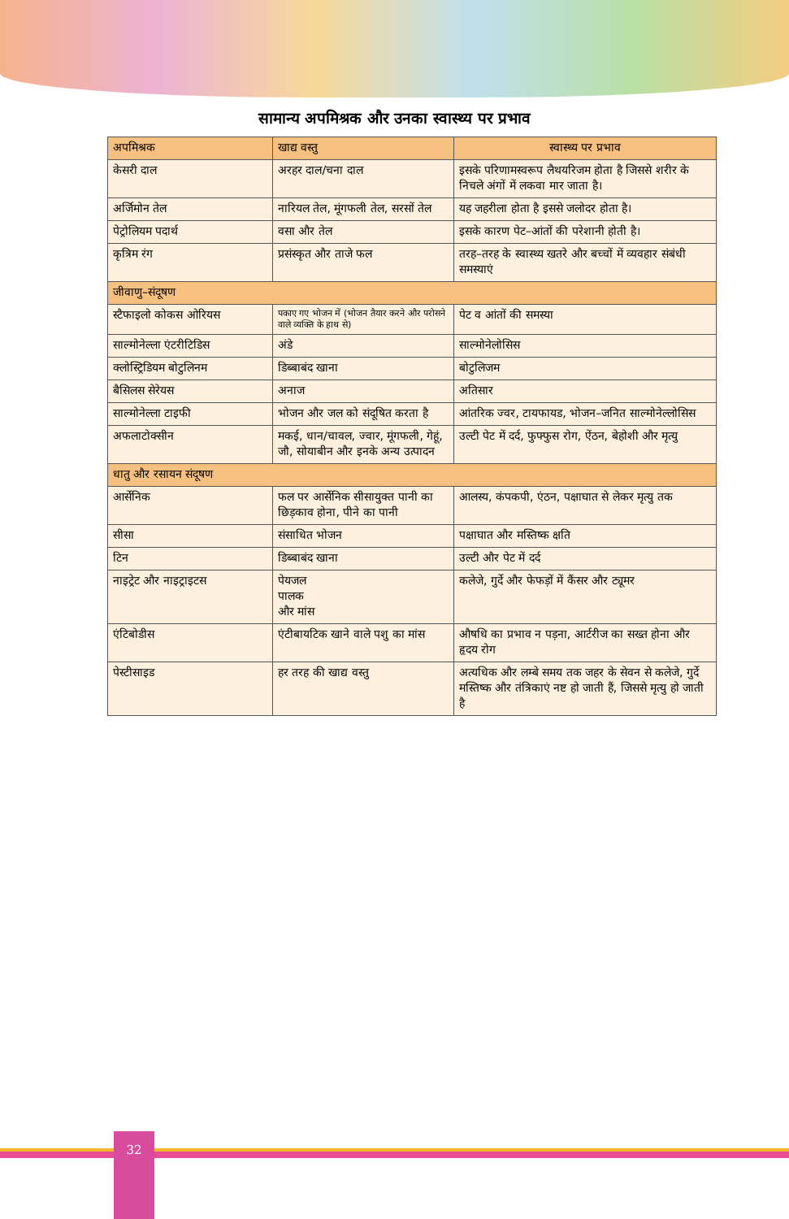सामान्य अपमिश्रक और उनका स्वास्थ्य पर प्रभाव
| अपमिश्रक | खाद्य वस्तु | स्वास्थ्य पर प्रभाव |
| --- | --- | --- |
| केसरी दाल | अरहर दाल/चना दाल | इसके परिणामस्वरूप लैथयरिजम होता है जिससे शरीर के निचले अंगों में लकवा मार जाता है। |
| अर्जिमोन तेल | नारियल तेल, मूंगफली तेल, सरसों तेल | यह जहरीला होता है इससे जलोदर होता है। |
| पेट्रोलियम पदार्थ | वसा और तेल | इसके कारण पेट–आंतों की परेशानी होती है। |
| कृत्रिम रंग | प्रसंस्कृत और ताजे फल | तरह–तरह के स्वास्थ्य खतरे और बच्चों में व्यवहार संबंधी समस्याएं |
| जीवाणु–संदूषण | | |
| स्टैफाइलो कोकस ओरियस | पकाए गए भोजन में (भोजन तैयार करने और परोसने वाले व्यक्ति के हाथ से) | पेट व आंतों की समस्या |
| साल्मोनेल्ला एंटरीटिडिस | अंडे | साल्मोनेलोसिस |
| क्लोस्ट्रिडियम बोटुलिनम | डिब्बाबंद खाना | बोटुलिजम |
| बैसिलस सेरेयस | अनाज | अतिसार |
| साल्मोनेल्ला टाइफी | भोजन और जल को संदूषित करता है | आंतरिक ज्वर, टायफायड, भोजन–जनित साल्मोनेल्लोसिस |
| अफलाटोक्सीन | मकई, धान/चावल, ज्वार, मूंगफली, गेहूं, जौ, सोयाबीन और इनके अन्य उत्पादन | उल्टी पेट में दर्द, फुफ्फुस रोग, ऐंठन, बेहोशी और मृत्यु |
| धातु और रसायन संदूषण | | |
| आर्सेनिक | फल पर आर्सेनिक सीसायुक्त पानी का छिड़काव होना, पीने का पानी | आलस्य, कंपकपी, एंठन, पक्षाघात से लेकर मृत्यु तक |
| सीसा | संसाधित भोजन | पक्षाघात और मस्तिष्क क्षति |
| टिन | डिब्बाबंद खाना | उल्टी और पेट में दर्द |
| नाइट्रेट और नाइट्राइटस | पेयजल पालक और मांस | कलेजे, गुर्दे और फेफड़ों में कैंसर और ट्यूमर |
| एंटिबोडीस | एंटीबायटिक खाने वाले पशु का मांस | औषधि का प्रभाव न पड़ना, आर्टरीज का सख्त होना और हृदय रोग |
| पेस्टीसाइड | हर तरह की खाद्य वस्तु | अत्यधिक और लम्बे समय तक जहर के सेवन से कलेजे, गुर्दे मस्तिष्क और तंत्रिकाएं नष्ट हो जाती हैं, जिससे मृत्यु हो जाती है |
32